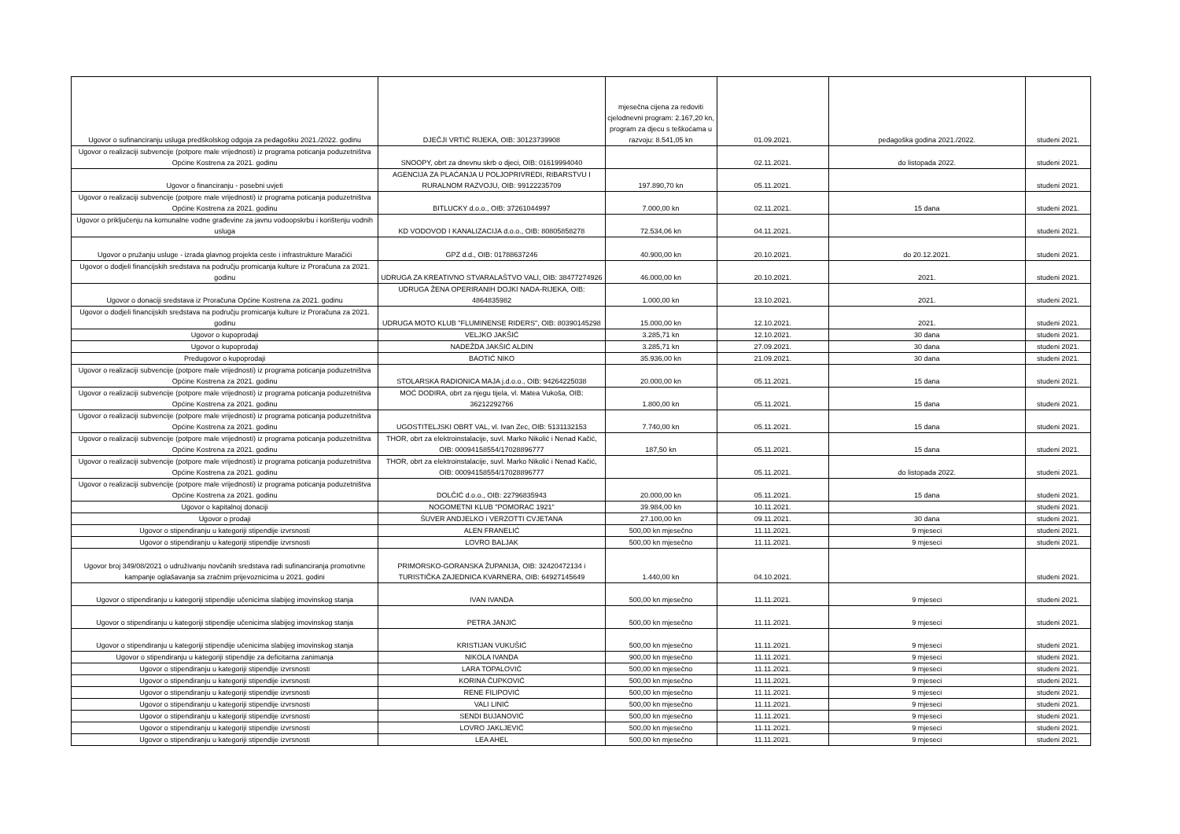| Ugovor o sufinanciranju usluga predškolskog odgoja za pedagošku 2021./2022. godinu | DJEČJI VRTIĆ RIJEKA, OIB: 30123739908 | mjesečna cijena za redoviti cjelodnevni program: 2.167,20 kn, program za djecu s teškoćama u razvoju: 8.541,05 kn | 01.09.2021. | pedagoška godina 2021./2022. | studeni 2021. |
| Ugovor o realizaciji subvencije (potpore male vrijednosti) iz programa poticanja poduzetništva Općine Kostrena za 2021. godinu | SNOOPY, obrt za dnevnu skrb o djeci, OIB: 01619994040 | | 02.11.2021. | do listopada 2022. | studeni 2021. |
| Ugovor o financiranju - posebni uvjeti | AGENCIJA ZA PLAĆANJA U POLJOPRIVREDI, RIBARSTVU I RURALNOM RAZVOJU, OIB: 99122235709 | 197.890,70 kn | 05.11.2021. | | studeni 2021. |
| Ugovor o realizaciji subvencije (potpore male vrijednosti) iz programa poticanja poduzetništva Općine Kostrena za 2021. godinu | BITLUCKY d.o.o., OIB: 37261044997 | 7.000,00 kn | 02.11.2021. | 15 dana | studeni 2021. |
| Ugovor o priključenju na komunalne vodne građevine za javnu vodoopskrbu i korištenju vodnih usluga | KD VODOVOD I KANALIZACIJA d.o.o., OIB: 80805858278 | 72.534,06 kn | 04.11.2021. | | studeni 2021. |
| Ugovor o pružanju usluge - izrada glavnog projekta ceste i infrastrukture Maračići | GPZ d.d., OIB: 01788637246 | 40.900,00 kn | 20.10.2021. | do 20.12.2021. | studeni 2021. |
| Ugovor o dodjeli financijskih sredstava na području promicanja kulture iz Proračuna za 2021. godinu | UDRUGA ZA KREATIVNO STVARALAŠTVO VALI, OIB: 38477274926 | 46.000,00 kn | 20.10.2021. | 2021. | studeni 2021. |
| Ugovor o donaciji sredstava iz Proračuna Općine Kostrena za 2021. godinu | UDRUGA ŽENA OPERIRANIH DOJKI NADA-RIJEKA, OIB: 4864835982 | 1.000,00 kn | 13.10.2021. | 2021. | studeni 2021. |
| Ugovor o dodjeli financijskih sredstava na području promicanja kulture iz Proračuna za 2021. godinu | UDRUGA MOTO KLUB "FLUMINENSE RIDERS", OIB: 80390145298 | 15.000,00 kn | 12.10.2021. | 2021. | studeni 2021. |
| Ugovor o kupoprodaji | VELJKO JAKŠIĆ | 3.285,71 kn | 12.10.2021. | 30 dana | studeni 2021. |
| Ugovor o kupoprodaji | NADEŽDA JAKŠIĆ ALDIN | 3.285,71 kn | 27.09.2021. | 30 dana | studeni 2021. |
| Predugovor o kupoprodaji | BAOTIĆ NIKO | 35.936,00 kn | 21.09.2021. | 30 dana | studeni 2021. |
| Ugovor o realizaciji subvencije (potpore male vrijednosti) iz programa poticanja poduzetništva Općine Kostrena za 2021. godinu | STOLARSKA RADIONICA MAJA j.d.o.o., OIB: 94264225038 | 20.000,00 kn | 05.11.2021. | 15 dana | studeni 2021. |
| Ugovor o realizaciji subvencije (potpore male vrijednosti) iz programa poticanja poduzetništva Općine Kostrena za 2021. godinu | MOĆ DODIRA, obrt za njegu tijela, vl. Matea Vukoša, OIB: 36212292766 | 1.800,00 kn | 05.11.2021. | 15 dana | studeni 2021. |
| Ugovor o realizaciji subvencije (potpore male vrijednosti) iz programa poticanja poduzetništva Općine Kostrena za 2021. godinu | UGOSTITELJSKI OBRT VAL, vl. Ivan Zec, OIB: 5131132153 | 7.740,00 kn | 05.11.2021. | 15 dana | studeni 2021. |
| Ugovor o realizaciji subvencije (potpore male vrijednosti) iz programa poticanja poduzetništva Općine Kostrena za 2021. godinu | THOR, obrt za elektroinstalacije, suvl. Marko Nikolić i Nenad Kačić, OIB: 00094158554/17028896777 | 187,50 kn | 05.11.2021. | 15 dana | studeni 2021. |
| Ugovor o realizaciji subvencije (potpore male vrijednosti) iz programa poticanja poduzetništva Općine Kostrena za 2021. godinu | THOR, obrt za elektroinstalacije, suvl. Marko Nikolić i Nenad Kačić, OIB: 00094158554/17028896777 | | 05.11.2021. | do listopada 2022. | studeni 2021. |
| Ugovor o realizaciji subvencije (potpore male vrijednosti) iz programa poticanja poduzetništva Općine Kostrena za 2021. godinu | DOLČIĆ d.o.o., OIB: 22796835943 | 20.000,00 kn | 05.11.2021. | 15 dana | studeni 2021. |
| Ugovor o kapitalnoj donaciji | NOGOMETNI KLUB "POMORAC 1921" | 39.984,00 kn | 10.11.2021. | | studeni 2021. |
| Ugovor o prodaji | ŠUVER ANDJELKO i VERZOTTI CVJETANA | 27.100,00 kn | 09.11.2021. | 30 dana | studeni 2021. |
| Ugovor o stipendiranju u kategoriji stipendije izvrsnosti | ALEN FRANELIĆ | 500,00 kn mjesečno | 11.11.2021. | 9 mjeseci | studeni 2021. |
| Ugovor o stipendiranju u kategoriji stipendije izvrsnosti | LOVRO BALJAK | 500,00 kn mjesečno | 11.11.2021. | 9 mjeseci | studeni 2021. |
| Ugovor broj 349/08/2021 o udruživanju novčanih sredstava radi sufinanciranja promotivne kampanje oglašavanja sa zračnim prijevoznicima u 2021. godini | PRIMORSKO-GORANSKA ŽUPANIJA, OIB: 32420472134 i TURISTIČKA ZAJEDNICA KVARNERA, OIB: 64927145649 | 1.440,00 kn | 04.10.2021. | | studeni 2021. |
| Ugovor o stipendiranju u kategoriji stipendije učenicima slabijeg imovinskog stanja | IVAN IVANDA | 500,00 kn mjesečno | 11.11.2021. | 9 mjeseci | studeni 2021. |
| Ugovor o stipendiranju u kategoriji stipendije učenicima slabijeg imovinskog stanja | PETRA JANJIĆ | 500,00 kn mjesečno | 11.11.2021. | 9 mjeseci | studeni 2021. |
| Ugovor o stipendiranju u kategoriji stipendije učenicima slabijeg imovinskog stanja | KRISTIJAN VUKUŠIĆ | 500,00 kn mjesečno | 11.11.2021. | 9 mjeseci | studeni 2021. |
| Ugovor o stipendiranju u kategoriji stipendije za deficitarna zanimanja | NIKOLA IVANDA | 900,00 kn mjesečno | 11.11.2021. | 9 mjeseci | studeni 2021. |
| Ugovor o stipendiranju u kategoriji stipendije izvrsnosti | LARA TOPALOVIĆ | 500,00 kn mjesečno | 11.11.2021. | 9 mjeseci | studeni 2021. |
| Ugovor o stipendiranju u kategoriji stipendije izvrsnosti | KORINA ČUPKOVIĆ | 500,00 kn mjesečno | 11.11.2021. | 9 mjeseci | studeni 2021. |
| Ugovor o stipendiranju u kategoriji stipendije izvrsnosti | RENE FILIPOVIĆ | 500,00 kn mjesečno | 11.11.2021. | 9 mjeseci | studeni 2021. |
| Ugovor o stipendiranju u kategoriji stipendije izvrsnosti | VALI LINIĆ | 500,00 kn mjesečno | 11.11.2021. | 9 mjeseci | studeni 2021. |
| Ugovor o stipendiranju u kategoriji stipendije izvrsnosti | SENDI BUJANOVIĆ | 500,00 kn mjesečno | 11.11.2021. | 9 mjeseci | studeni 2021. |
| Ugovor o stipendiranju u kategoriji stipendije izvrsnosti | LOVRO JAKLJEVIĆ | 500,00 kn mjesečno | 11.11.2021. | 9 mjeseci | studeni 2021. |
| Ugovor o stipendiranju u kategoriji stipendije izvrsnosti | LEA AHEL | 500,00 kn mjesečno | 11.11.2021. | 9 mjeseci | studeni 2021. |